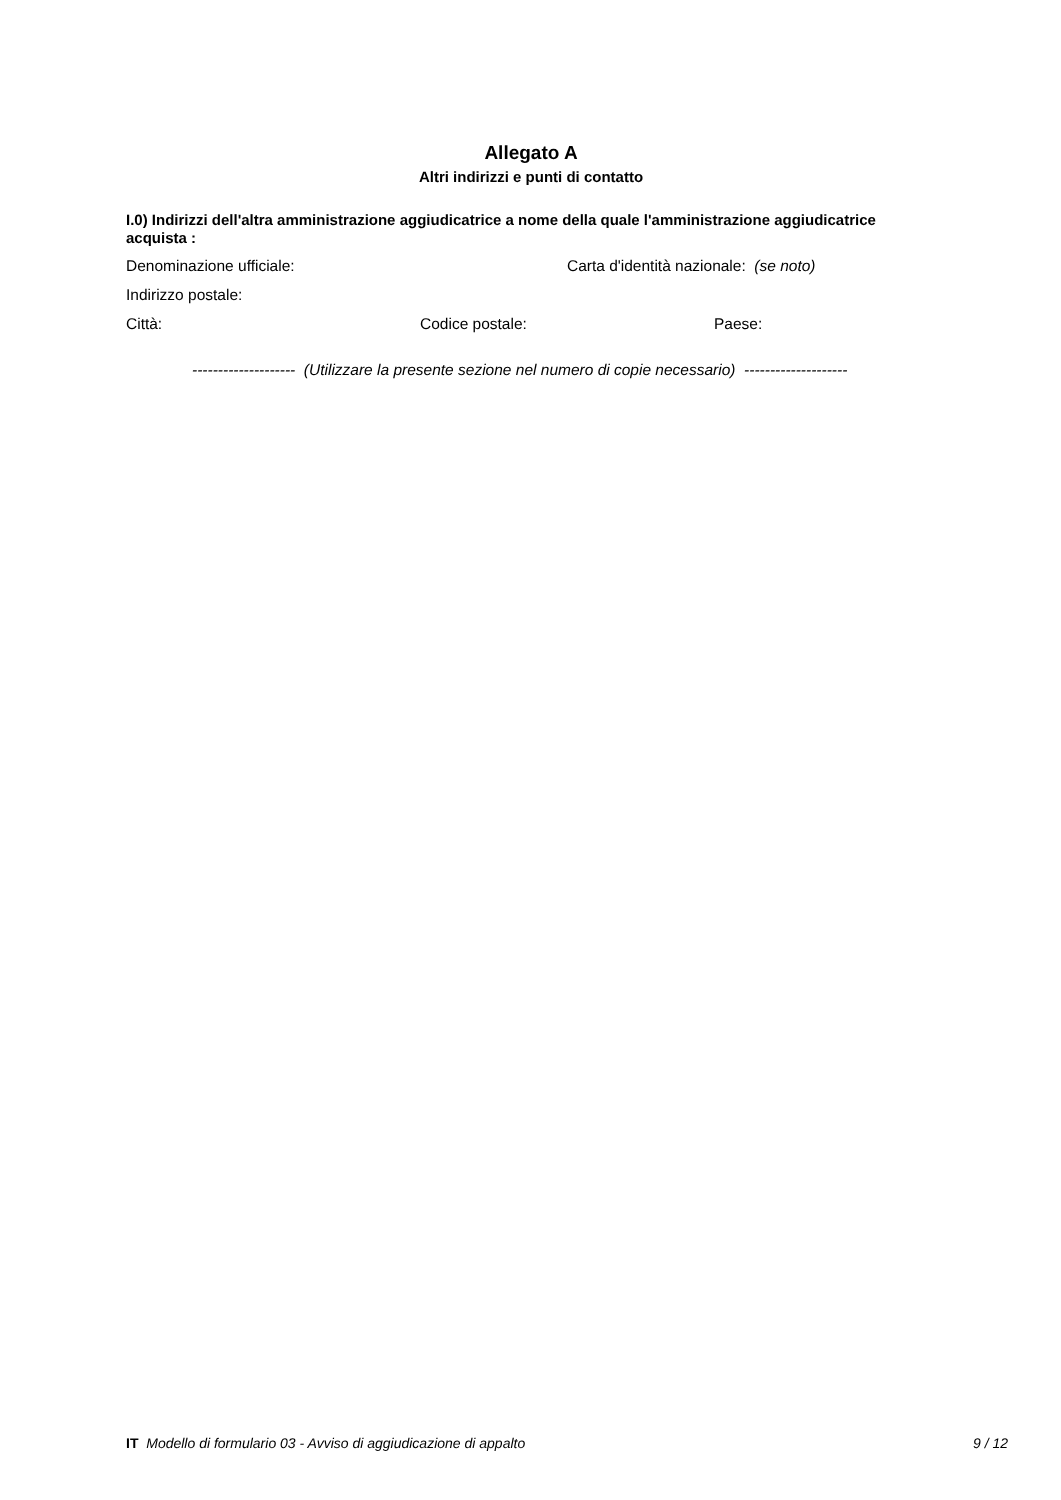Allegato A
Altri indirizzi e punti di contatto
I.0) Indirizzi dell'altra amministrazione aggiudicatrice a nome della quale l'amministrazione aggiudicatrice acquista :
Denominazione ufficiale: Carta d'identità nazionale: (se noto)
Indirizzo postale:
Città: Codice postale: Paese:
-------------------- (Utilizzare la presente sezione nel numero di copie necessario) --------------------
IT Modello di formulario 03 - Avviso di aggiudicazione di appalto 9 / 12